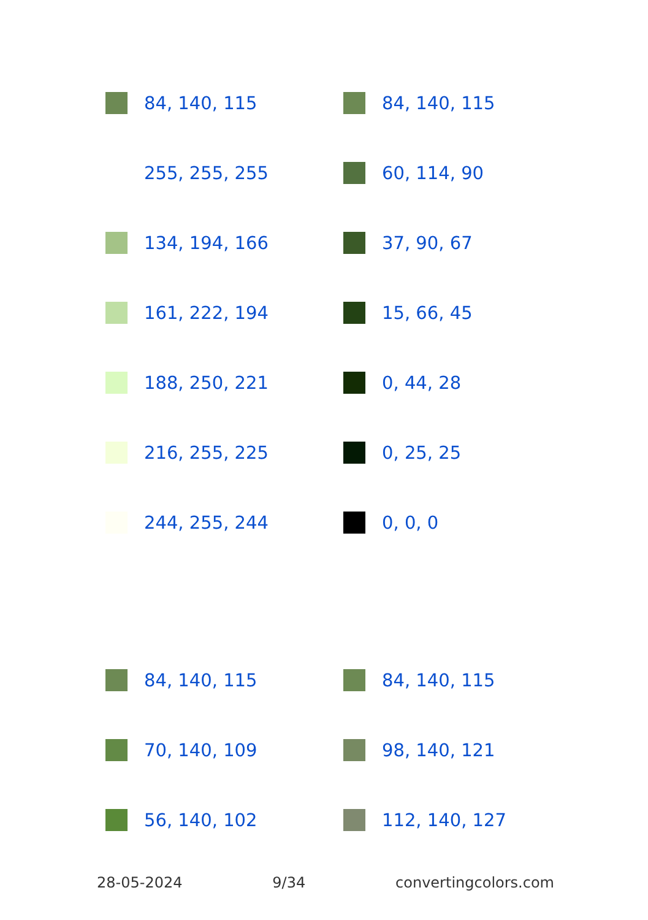84, 140, 115
84, 140, 115
255, 255, 255
60, 114, 90
134, 194, 166
37, 90, 67
161, 222, 194
15, 66, 45
188, 250, 221
0, 44, 28
216, 255, 225
0, 25, 25
244, 255, 244
0, 0, 0
84, 140, 115
84, 140, 115
70, 140, 109
98, 140, 121
56, 140, 102
112, 140, 127
28-05-2024 9/34 convertingcolors.com